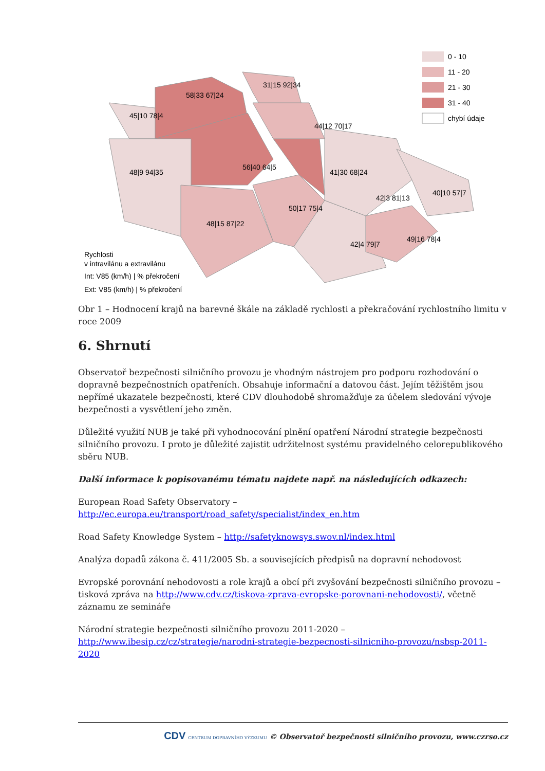45|10 78|4
58|33 67|24
31|15 92|34
44|12 70|17
56|40 64|5
48|9 94|35
41|30 68|24
42|3 81|13
40|10 57|7
50|17 75|4
48|15 87|22
42|4 79|7
49|16 78|4
0 - 10
11 - 20
21 - 30
31 - 40
chybí údaje
Rychlosti
v intravilánu a extravilánu
Int: V85 (km/h) | % překročení
Ext: V85 (km/h) | % překročení
Obr 1 – Hodnocení krajů na barevné škále na základě rychlosti a překračování rychlostního limitu v roce 2009
6. Shrnutí
Observatoř bezpečnosti silničního provozu je vhodným nástrojem pro podporu rozhodování o dopravně bezpečnostních opatřeních. Obsahuje informační a datovou část. Jejím těžištěm jsou nepřímé ukazatele bezpečnosti, které CDV dlouhodobě shromažďuje za účelem sledování vývoje bezpečnosti a vysvětlení jeho změn.
Důležité využití NUB je také při vyhodnocování plnění opatření Národní strategie bezpečnosti silničního provozu. I proto je důležité zajistit udržitelnost systému pravidelného celorepublikového sběru NUB.
Další informace k popisovanému tématu najdete např. na následujících odkazech:
European Road Safety Observatory –
http://ec.europa.eu/transport/road_safety/specialist/index_en.htm
Road Safety Knowledge System – http://safetyknowsys.swov.nl/index.html
Analýza dopadů zákona č. 411/2005 Sb. a souvisejících předpisů na dopravní nehodovost
Evropské porovnání nehodovosti a role krajů a obcí při zvyšování bezpečnosti silničního provozu – tisková zpráva na http://www.cdv.cz/tiskova-zprava-evropske-porovnani-nehodovosti/, včetně záznamu ze semináře
Národní strategie bezpečnosti silničního provozu 2011-2020 –
http://www.ibesip.cz/cz/strategie/narodni-strategie-bezpecnosti-silnicniho-provozu/nsbsp-2011-2020
CDV CENTRUM DOPRAVNÍHO VÝZKUMU © Observatoř bezpečnosti silničního provozu, www.czrso.cz